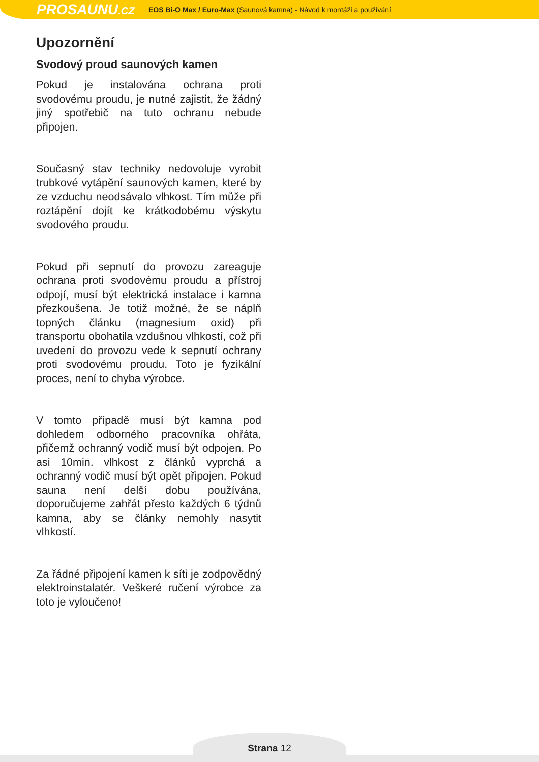PROSAUNU.CZ
EOS Bi-O Max / Euro-Max (Saunová kamna) - Návod k montáži a používání
Upozornění
Svodový proud saunových kamen
Pokud je instalována ochrana proti svodovému proudu, je nutné zajistit, že žádný jiný spotřebič na tuto ochranu nebude připojen.
Současný stav techniky nedovoluje vyrobit trubkové vytápění saunových kamen, které by ze vzduchu neodsávalo vlhkost. Tím může při roztápění dojít ke krátkodobému výskytu svodového proudu.
Pokud při sepnutí do provozu zareaguje ochrana proti svodovému proudu a přístroj odpojí, musí být elektrická instalace i kamna přezkoušena. Je totiž možné, že se náplň topných článku (magnesium oxid) při transportu obohatila vzdušnou vlhkostí, což při uvedení do provozu vede k sepnutí ochrany proti svodovému proudu. Toto je fyzikální proces, není to chyba výrobce.
V tomto případě musí být kamna pod dohledem odborného pracovníka ohřáta, přičemž ochranný vodič musí být odpojen. Po asi 10min. vlhkost z článků vyprchá a ochranný vodič musí být opět připojen. Pokud sauna není delší dobu používána, doporučujeme zahřát přesto každých 6 týdnů kamna, aby se články nemohly nasytit vlhkostí.
Za řádné připojení kamen k síti je zodpovědný elektroinstalatér. Veškeré ručení výrobce za toto je vyloučeno!
Strana 12